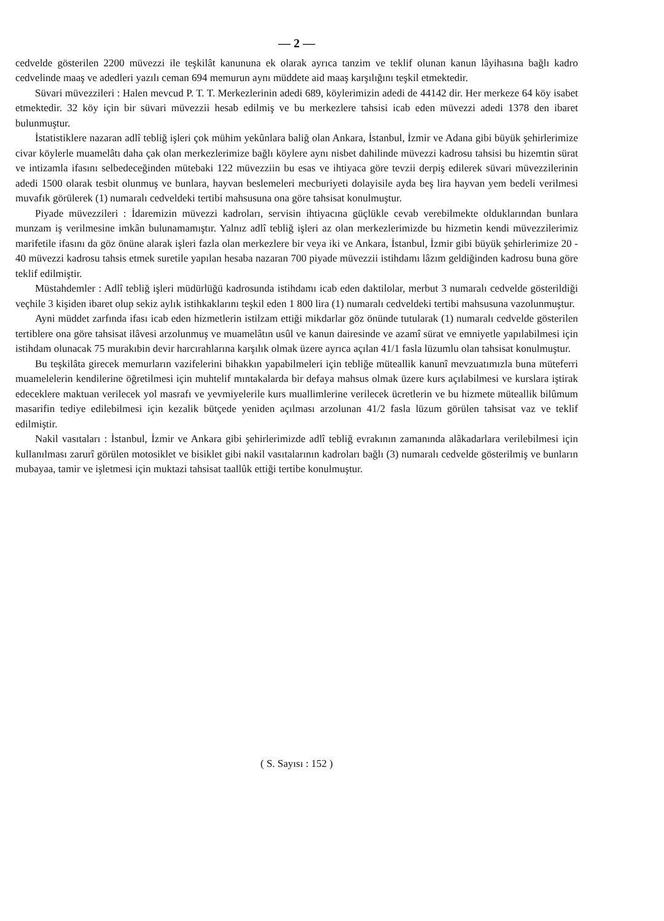— 2 —
cedvelde gösterilen 2200 müvezzi ile teşkilât kanununa ek olarak ayrıca tanzim ve teklif olunan kanun lâyihasına bağlı kadro cedvelinde maaş ve adedleri yazılı ceman 694 memurun aynı müddete aid maaş karşılığını teşkil etmektedir.
Süvari müvezzileri : Halen mevcud P. T. T. Merkezlerinin adedi 689, köylerimizin adedi de 44142 dir. Her merkeze 64 köy isabet etmektedir. 32 köy için bir süvari müvezzii hesab edilmiş ve bu merkezlere tahsisi icab eden müvezzi adedi 1378 den ibaret bulunmuştur.
İstatistiklere nazaran adlî tebliğ işleri çok mühim yekûnlara baliğ olan Ankara, İstanbul, İzmir ve Adana gibi büyük şehirlerimize civar köylerle muamelâtı daha çak olan merkezlerimize bağlı köylere aynı nisbet dahilinde müvezzi kadrosu tahsisi bu hizemtin sürat ve intizamla ifasını selbedeceğinden mütebaki 122 müvezziin bu esas ve ihtiyaca göre tevzii derpiş edilerek süvari müvezzilerinin adedi 1500 olarak tesbit olunmuş ve bunlara, hayvan beslemeleri mecburiyeti dolayisile ayda beş lira hayvan yem bedeli verilmesi muvafık görülerek (1) numaralı cedveldeki tertibi mahsusuna ona göre tahsisat konulmuştur.
Piyade müvezzileri : İdaremizin müvezzi kadroları, servisin ihtiyacına güçlükle cevab verebilmekte olduklarından bunlara munzam iş verilmesine imkân bulunamamıştır. Yalnız adlî tebliğ işleri az olan merkezlerimizde bu hizmetin kendi müvezzilerimiz marifetile ifasını da göz önüne alarak işleri fazla olan merkezlere bir veya iki ve Ankara, İstanbul, İzmir gibi büyük şehirlerimize 20 - 40 müvezzi kadrosu tahsis etmek suretile yapılan hesaba nazaran 700 piyade müvezzii istihdamı lâzım geldiğinden kadrosu buna göre teklif edilmiştir.
Müstahdemler : Adlî tebliğ işleri müdürlüğü kadrosunda istihdamı icab eden daktilolar, merbut 3 numaralı cedvelde gösterildiği veçhile 3 kişiden ibaret olup sekiz aylık istihkaklarını teşkil eden 1 800 lira (1) numaralı cedveldeki tertibi mahsusuna vazolunmuştur.
Ayni müddet zarfında ifası icab eden hizmetlerin istilzam ettiği mikdarlar göz önünde tutularak (1) numaralı cedvelde gösterilen tertiblere ona göre tahsisat ilâvesi arzolunmuş ve muamelâtın usûl ve kanun dairesinde ve azamî sürat ve emniyetle yapılabilmesi için istihdam olunacak 75 murakıbin devir harcırahlarına karşılık olmak üzere ayrıca açılan 41/1 fasla lüzumlu olan tahsisat konulmuştur.
Bu teşkilâta girecek memurların vazifelerini bihakkın yapabilmeleri için tebliğe müteallik kanunî mevzuatımızla buna müteferri muamelelerin kendilerine öğretilmesi için muhtelif mıntakalarda bir defaya mahsus olmak üzere kurs açılabilmesi ve kurslara iştirak edeceklere maktuan verilecek yol masrafı ve yevmiyelerile kurs muallimlerine verilecek ücretlerin ve bu hizmete müteallik bilûmum masarifin tediye edilebilmesi için kezalik bütçede yeniden açılması arzolunan 41/2 fasla lüzum görülen tahsisat vaz ve teklif edilmiştir.
Nakil vasıtaları : İstanbul, İzmir ve Ankara gibi şehirlerimizde adlî tebliğ evrakının zamanında alâkadarlara verilebilmesi için kullanılması zarurî görülen motosiklet ve bisiklet gibi nakil vasıtalarının kadroları bağlı (3) numaralı cedvelde gösterilmiş ve bunların mubayaa, tamir ve işletmesi için muktazi tahsisat taallûk ettiği tertibe konulmuştur.
( S. Sayısı : 152 )